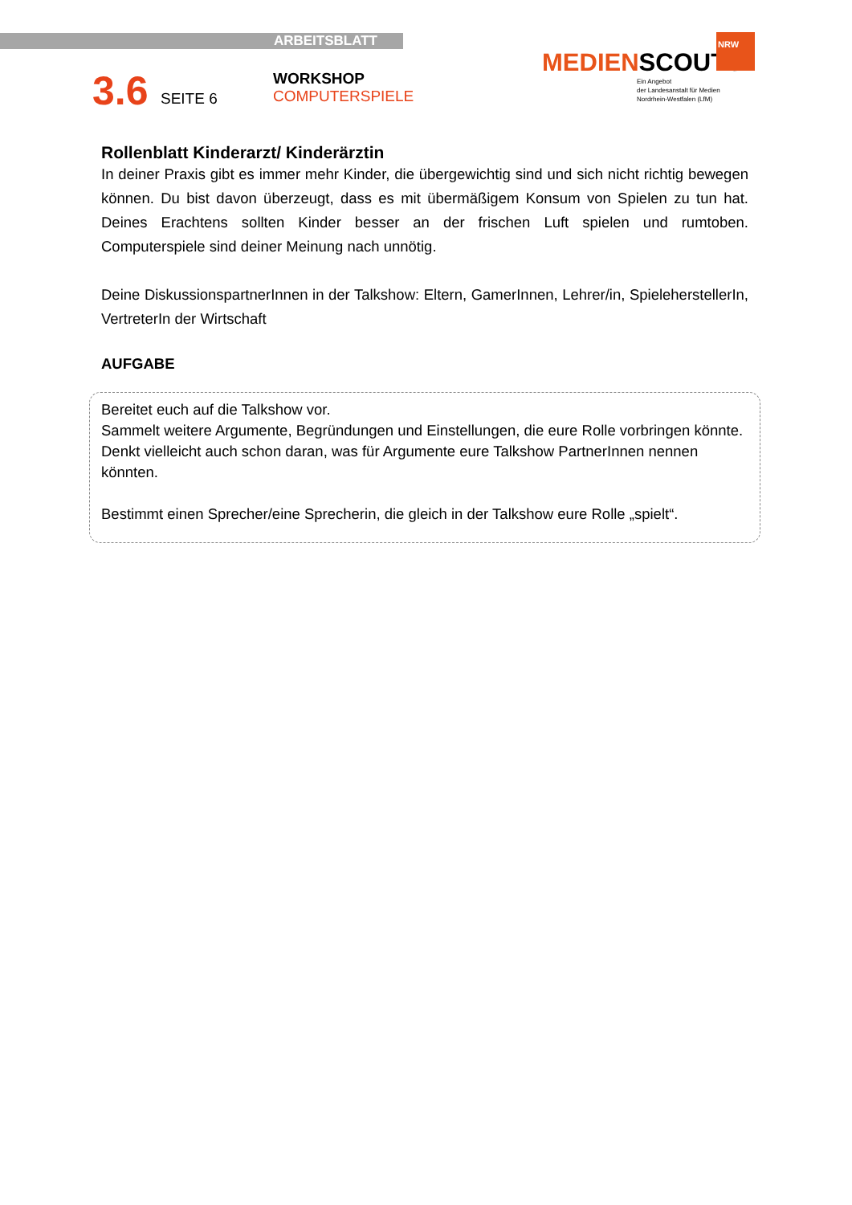ARBEITSBLATT
3.6 SEITE 6
WORKSHOP
COMPUTERSPIELE
NRW
MEDIENSCOUTS
Ein Angebot
der Landesanstalt für Medien
Nordrhein-Westfalen (LfM)
Rollenblatt Kinderarzt/ Kinderärztin
In deiner Praxis gibt es immer mehr Kinder, die übergewichtig sind und sich nicht richtig bewegen können. Du bist davon überzeugt, dass es mit übermäßigem Konsum von Spielen zu tun hat. Deines Erachtens sollten Kinder besser an der frischen Luft spielen und rumtoben. Computerspiele sind deiner Meinung nach unnötig.
Deine DiskussionspartnerInnen in der Talkshow: Eltern, GamerInnen, Lehrer/in, SpieleherstellerIn, VertreterIn der Wirtschaft
AUFGABE
Bereitet euch auf die Talkshow vor.
Sammelt weitere Argumente, Begründungen und Einstellungen, die eure Rolle vorbringen könnte.
Denkt vielleicht auch schon daran, was für Argumente eure Talkshow PartnerInnen nennen könnten.
Bestimmt einen Sprecher/eine Sprecherin, die gleich in der Talkshow eure Rolle „spielt“.